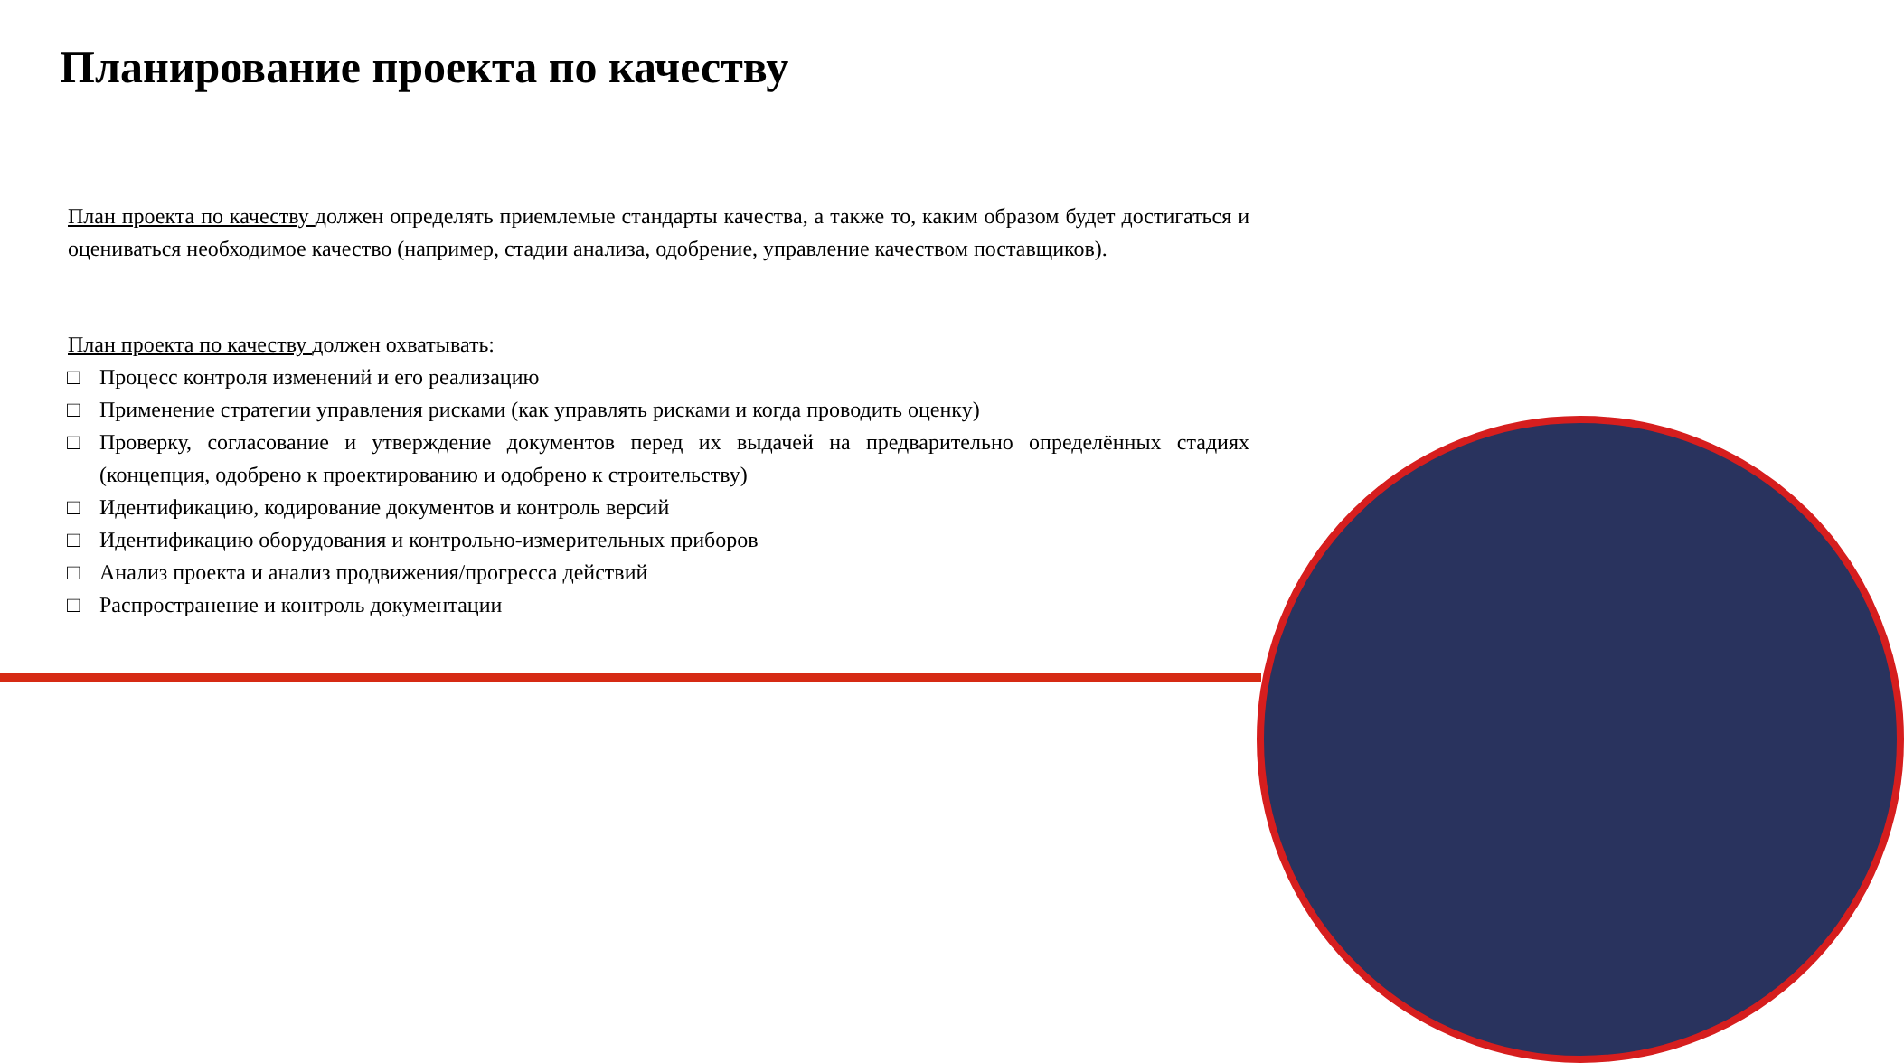Планирование проекта по качеству
План проекта по качеству должен определять приемлемые стандарты качества, а также то, каким образом будет достигаться и оцениваться необходимое качество (например, стадии анализа, одобрение, управление качеством поставщиков).
План проекта по качеству должен охватывать:
□ Процесс контроля изменений и его реализацию
□ Применение стратегии управления рисками (как управлять рисками и когда проводить оценку)
□ Проверку, согласование и утверждение документов перед их выдачей на предварительно определённых стадиях (концепция, одобрено к проектированию и одобрено к строительству)
□ Идентификацию, кодирование документов и контроль версий
□ Идентификацию оборудования и контрольно-измерительных приборов
□ Анализ проекта и анализ продвижения/прогресса действий
□ Распространение и контроль документации